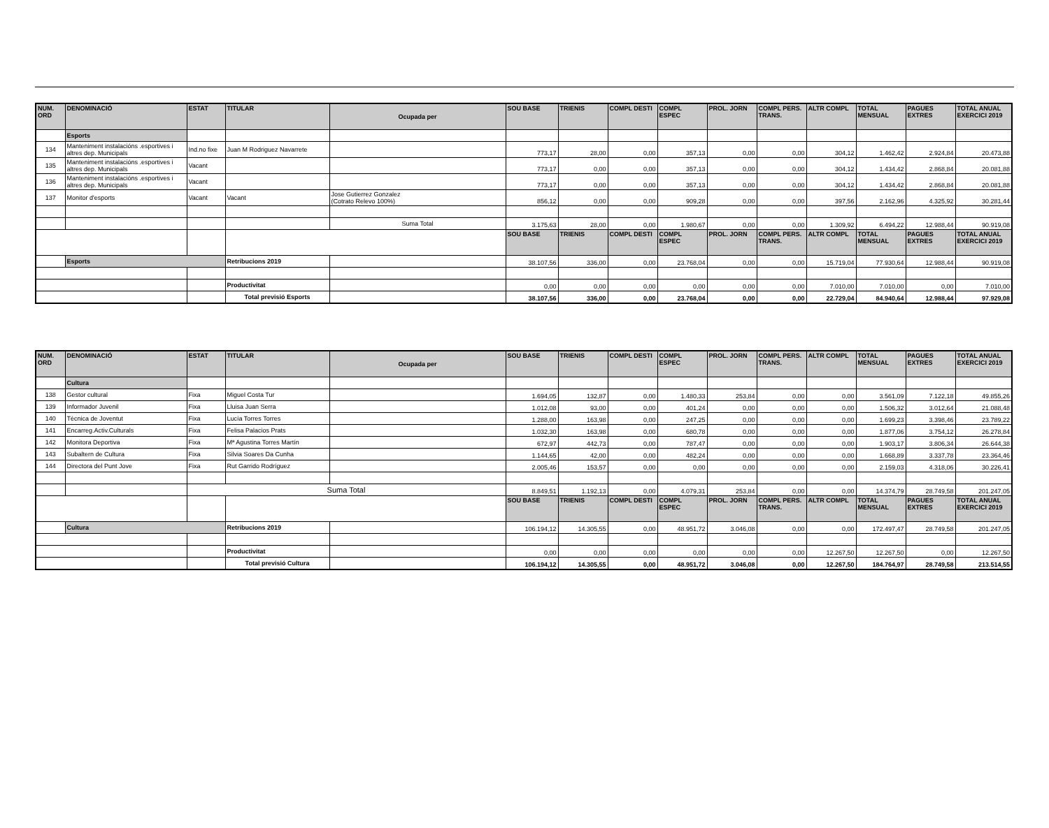| NUM. ORD | DENOMINACIÓ | ESTAT | TITULAR | Ocupada per | SOU BASE | TRIENIS | COMPL DESTI | COMPL ESPEC | PROL. JORN | COMPL PERS. TRANS. | ALTR COMPL | TOTAL MENSUAL | PAGUES EXTRES | TOTAL ANUAL EXERCICI 2019 |
| --- | --- | --- | --- | --- | --- | --- | --- | --- | --- | --- | --- | --- | --- | --- |
| | Esports | | | | | | | | | | | | | |
| 134 | Manteniment instalacións .esportives i altres dep. Municipals | Ind.no fixe | Juan M Rodriguez Navarrete | | 773,17 | 28,00 | 0,00 | 357,13 | 0,00 | 0,00 | 304,12 | 1.462,42 | 2.924,84 | 20.473,88 |
| 135 | Manteniment instalacións .esportives i altres dep. Municipals | Vacant | | | 773,17 | 0,00 | 0,00 | 357,13 | 0,00 | 0,00 | 304,12 | 1.434,42 | 2.868,84 | 20.081,88 |
| 136 | Manteniment instalacións .esportives i altres dep. Municipals | Vacant | | | 773,17 | 0,00 | 0,00 | 357,13 | 0,00 | 0,00 | 304,12 | 1.434,42 | 2.868,84 | 20.081,88 |
| 137 | Monitor d'esports | Vacant | Vacant | Jose Gutierrez Gonzalez (Cotrato Relevo 100%) | 856,12 | 0,00 | 0,00 | 909,28 | 0,00 | 0,00 | 397,56 | 2.162,96 | 4.325,92 | 30.281,44 |
| | | | | Suma Total | 3.175,63 | 28,00 | 0,00 | 1.980,67 | 0,00 | 0,00 | 1.309,92 | 6.494,22 | 12.988,44 | 90.919,08 |
| | | | | | SOU BASE | TRIENIS | COMPL DESTI | COMPL ESPEC | PROL. JORN | COMPL PERS. TRANS. | ALTR COMPL | TOTAL MENSUAL | PAGUES EXTRES | TOTAL ANUAL EXERCICI 2019 |
| | Esports | | Retribucions 2019 | | 38.107,56 | 336,00 | 0,00 | 23.768,04 | 0,00 | 0,00 | 15.719,04 | 77.930,64 | 12.988,44 | 90.919,08 |
| | | | Productivitat | | 0,00 | 0,00 | 0,00 | 0,00 | 0,00 | 0,00 | 7.010,00 | 7.010,00 | 0,00 | 7.010,00 |
| | | | Total previsió Esports | | 38.107,56 | 336,00 | 0,00 | 23.768,04 | 0,00 | 0,00 | 22.729,04 | 84.940,64 | 12.988,44 | 97.929,08 |
| NUM. ORD | DENOMINACIÓ | ESTAT | TITULAR | Ocupada per | SOU BASE | TRIENIS | COMPL DESTI | COMPL ESPEC | PROL. JORN | COMPL PERS. TRANS. | ALTR COMPL | TOTAL MENSUAL | PAGUES EXTRES | TOTAL ANUAL EXERCICI 2019 |
| --- | --- | --- | --- | --- | --- | --- | --- | --- | --- | --- | --- | --- | --- | --- |
| | Cultura | | | | | | | | | | | | | |
| 138 | Gestor cultural | Fixa | Miguel Costa Tur | | 1.694,05 | 132,87 | 0,00 | 1.480,33 | 253,84 | 0,00 | 0,00 | 3.561,09 | 7.122,18 | 49.855,26 |
| 139 | Informador Juvenil | Fixa | Lluisa Juan Serra | | 1.012,08 | 93,00 | 0,00 | 401,24 | 0,00 | 0,00 | 0,00 | 1.506,32 | 3.012,64 | 21.088,48 |
| 140 | Tècnica de Joventut | Fixa | Lucía Torres Torres | | 1.288,00 | 163,98 | 0,00 | 247,25 | 0,00 | 0,00 | 0,00 | 1.699,23 | 3.398,46 | 23.789,22 |
| 141 | Encarreg.Activ.Culturals | Fixa | Felisa Palacios Prats | | 1.032,30 | 163,98 | 0,00 | 680,78 | 0,00 | 0,00 | 0,00 | 1.877,06 | 3.754,12 | 26.278,84 |
| 142 | Monitora Deportiva | Fixa | Mª Agustina Torres Martín | | 672,97 | 442,73 | 0,00 | 787,47 | 0,00 | 0,00 | 0,00 | 1.903,17 | 3.806,34 | 26.644,38 |
| 143 | Subaltern de Cultura | Fixa | Silvia Soares Da Cunha | | 1.144,65 | 42,00 | 0,00 | 482,24 | 0,00 | 0,00 | 0,00 | 1.668,89 | 3.337,78 | 23.364,46 |
| 144 | Directora del Punt Jove | Fixa | Rut Garrido Rodríguez | | 2.005,46 | 153,57 | 0,00 | 0,00 | 0,00 | 0,00 | 0,00 | 2.159,03 | 4.318,06 | 30.226,41 |
| | | Suma Total | | | 8.849,51 | 1.192,13 | 0,00 | 4.079,31 | 253,84 | 0,00 | 0,00 | 14.374,79 | 28.749,58 | 201.247,05 |
| | | | | | SOU BASE | TRIENIS | COMPL DESTI | COMPL ESPEC | PROL. JORN | COMPL PERS. TRANS. | ALTR COMPL | TOTAL MENSUAL | PAGUES EXTRES | TOTAL ANUAL EXERCICI 2019 |
| | Cultura | | Retribucions 2019 | | 106.194,12 | 14.305,55 | 0,00 | 48.951,72 | 3.046,08 | 0,00 | 0,00 | 172.497,47 | 28.749,58 | 201.247,05 |
| | | | Productivitat | | 0,00 | 0,00 | 0,00 | 0,00 | 0,00 | 0,00 | 12.267,50 | 12.267,50 | 0,00 | 12.267,50 |
| | | | Total previsió Cultura | | 106.194,12 | 14.305,55 | 0,00 | 48.951,72 | 3.046,08 | 0,00 | 12.267,50 | 184.764,97 | 28.749,58 | 213.514,55 |